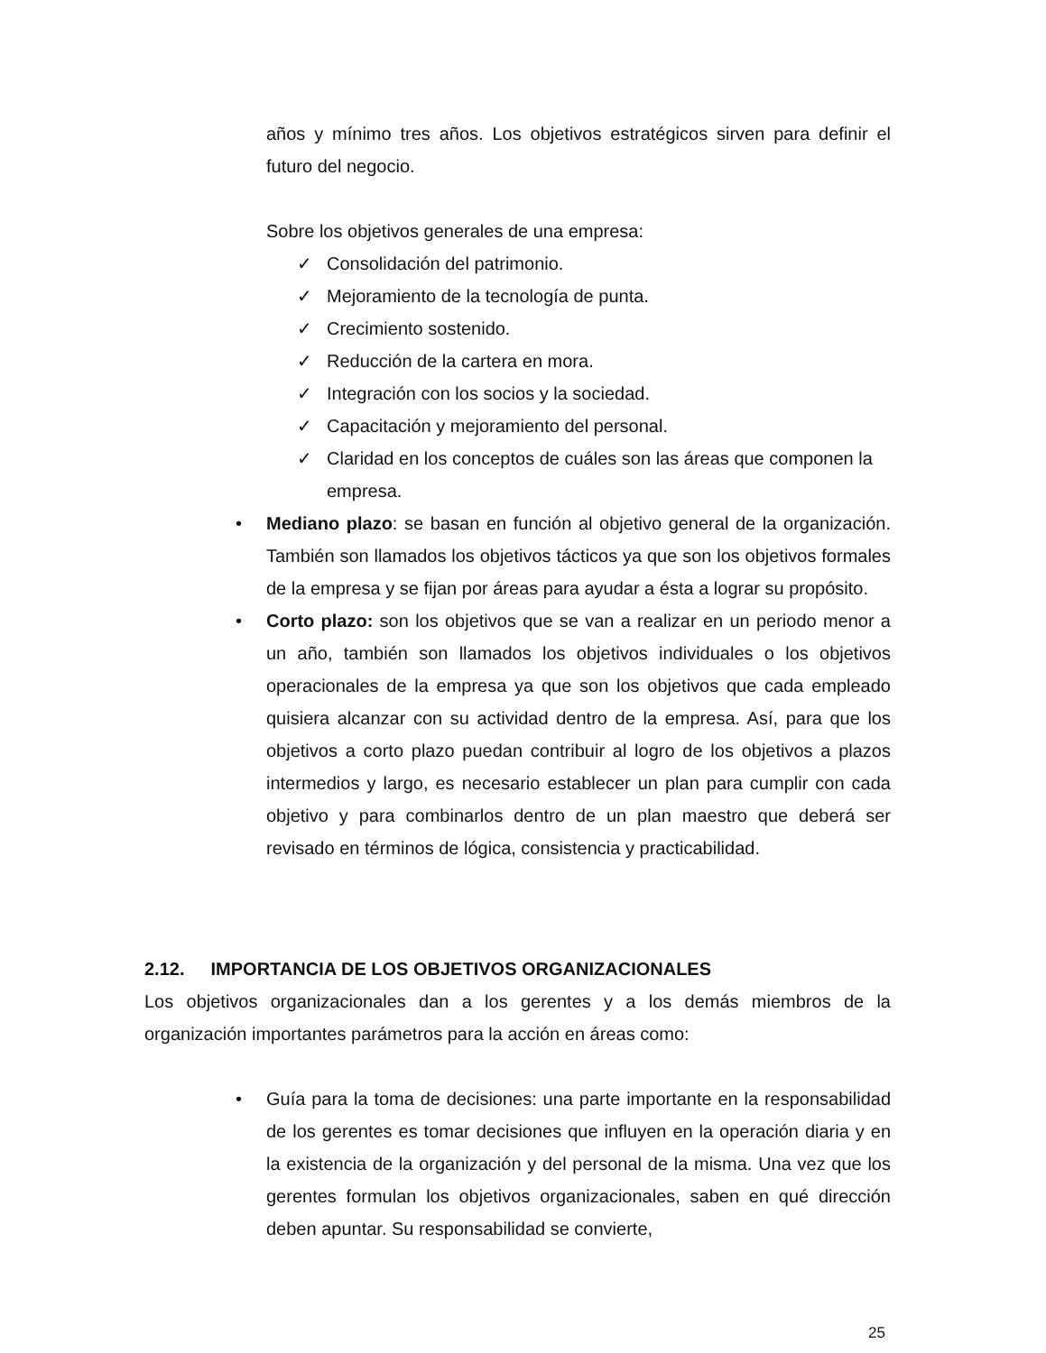años y mínimo tres años. Los objetivos estratégicos sirven para definir el futuro del negocio.
Sobre los objetivos generales de una empresa:
✓ Consolidación del patrimonio.
✓ Mejoramiento de la tecnología de punta.
✓ Crecimiento sostenido.
✓ Reducción de la cartera en mora.
✓ Integración con los socios y la sociedad.
✓ Capacitación y mejoramiento del personal.
✓ Claridad en los conceptos de cuáles son las áreas que componen la empresa.
• Mediano plazo: se basan en función al objetivo general de la organización. También son llamados los objetivos tácticos ya que son los objetivos formales de la empresa y se fijan por áreas para ayudar a ésta a lograr su propósito.
• Corto plazo: son los objetivos que se van a realizar en un periodo menor a un año, también son llamados los objetivos individuales o los objetivos operacionales de la empresa ya que son los objetivos que cada empleado quisiera alcanzar con su actividad dentro de la empresa. Así, para que los objetivos a corto plazo puedan contribuir al logro de los objetivos a plazos intermedios y largo, es necesario establecer un plan para cumplir con cada objetivo y para combinarlos dentro de un plan maestro que deberá ser revisado en términos de lógica, consistencia y practicabilidad.
2.12. IMPORTANCIA DE LOS OBJETIVOS ORGANIZACIONALES
Los objetivos organizacionales dan a los gerentes y a los demás miembros de la organización importantes parámetros para la acción en áreas como:
• Guía para la toma de decisiones: una parte importante en la responsabilidad de los gerentes es tomar decisiones que influyen en la operación diaria y en la existencia de la organización y del personal de la misma. Una vez que los gerentes formulan los objetivos organizacionales, saben en qué dirección deben apuntar. Su responsabilidad se convierte,
25